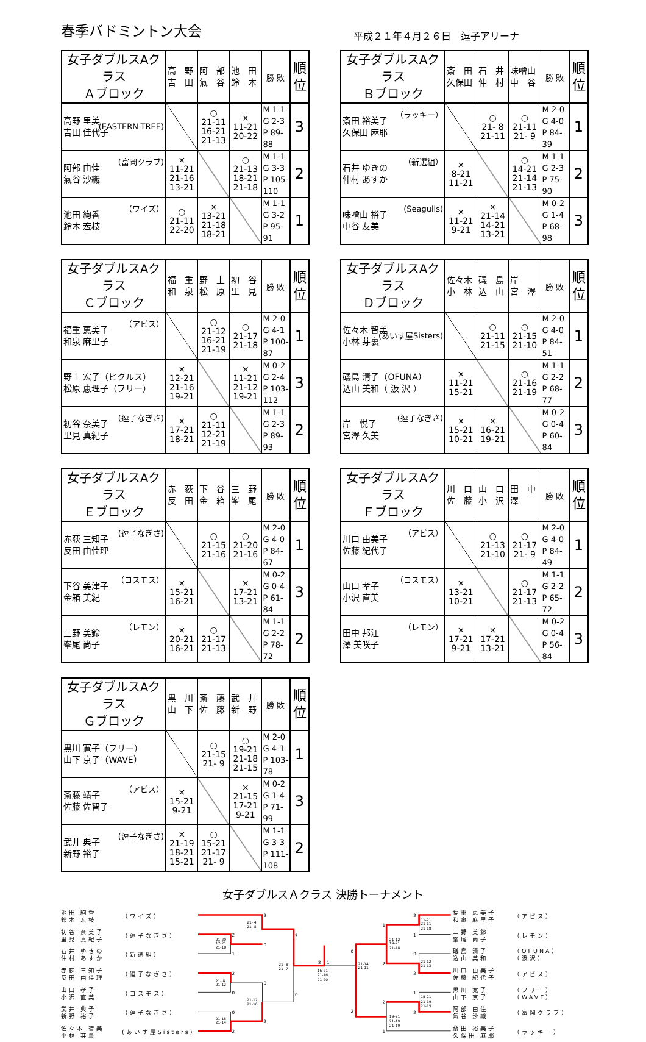春季バドミントン大会
平成２１年４月２６日　逗子アリーナ
| 女子ダブルスAクラス Ａブロック | 高 野 吉 田 | 阿 部 氣 谷 | 池 田 鈴 木 | 勝 敗 | 順 位 |
| --- | --- | --- | --- | --- | --- |
| 高野 里美 吉田 佳代子 (EASTERN-TREE) | | ○ 21-11 16-21 21-13 | × 11-21 20-22 | M 1-1 G 2-3 P 89-88 | 3 |
| 阿部 由佳 氣谷 沙織 (富岡クラブ) | × 11-21 21-16 13-21 | | ○ 21-13 18-21 21-18 | M 1-1 G 3-3 P 105-110 | 2 |
| 池田 絢香 鈴木 宏枝 （ワイズ） | ○ 21-11 22-20 | × 13-21 21-18 18-21 | | M 1-1 G 3-2 P 95-91 | 1 |
| 女子ダブルスAクラス Ｂブロック | 斎 田 久保田 | 石 井 仲 村 | 味噌山 中 谷 | 勝 敗 | 順 位 |
| --- | --- | --- | --- | --- | --- |
| 斎田 裕美子 久保田 麻耶 （ラッキー） | | ○ 21- 8 21-11 | ○ 21-11 21- 9 | M 2-0 G 4-0 P 84-39 | 1 |
| 石井 ゆきの 仲村 あすか （新選組） | × 8-21 11-21 | | ○ 14-21 21-14 21-13 | M 1-1 G 2-3 P 75-90 | 2 |
| 味噌山 裕子 中谷 友美 (Seagulls) | × 11-21 9-21 | × 21-14 14-21 13-21 | | M 0-2 G 1-4 P 68-98 | 3 |
| 女子ダブルスAクラス Ｃブロック | 福 重 和 泉 | 野 上 松 原 | 初 谷 里 見 | 勝 敗 | 順 位 |
| --- | --- | --- | --- | --- | --- |
| 福重 恵美子 和泉 麻里子 （アビス） | | ○ 21-12 16-21 21-19 | ○ 21-17 21-18 | M 2-0 G 4-1 P 100-87 | 1 |
| 野上 宏子（ピクルス） 松原 恵理子（フリー） | × 12-21 21-16 19-21 | | × 11-21 21-12 19-21 | M 0-2 G 2-4 P 103-112 | 3 |
| 初谷 奈美子 里見 真紀子 (逗子なぎさ) | × 17-21 18-21 | ○ 21-11 12-21 21-19 | | M 1-1 G 2-3 P 89-93 | 2 |
| 女子ダブルスAクラス Ｄブロック | 佐々木 小 林 | 礒 島 込 山 | 岸 宮 澤 | 勝 敗 | 順 位 |
| --- | --- | --- | --- | --- | --- |
| 佐々木 智美 小林 芽裏 (あいす屋Sisters) | | ○ 21-11 21-15 | ○ 21-15 21-10 | M 2-0 G 4-0 P 84-51 | 1 |
| 礒島 清子（OFUNA） 込山 美和（ 汲 沢 ） | × 11-21 15-21 | | ○ 21-16 21-19 | M 1-1 G 2-2 P 68-77 | 2 |
| 岸 悦子 宮澤 久美 (逗子なぎさ) | × 15-21 10-21 | × 16-21 19-21 | | M 0-2 G 0-4 P 60-84 | 3 |
| 女子ダブルスAクラス Ｅブロック | 赤 荻 反 田 | 下 谷 金 箱 | 三 野 峯 尾 | 勝 敗 | 順 位 |
| --- | --- | --- | --- | --- | --- |
| 赤荻 三知子 反田 由佳理 (逗子なぎさ) | | ○ 21-15 21-16 | ○ 21-20 21-16 | M 2-0 G 4-0 P 84-67 | 1 |
| 下谷 美津子 金箱 美紀 （コスモス） | × 15-21 16-21 | | × 17-21 13-21 | M 0-2 G 0-4 P 61-84 | 3 |
| 三野 美鈴 峯尾 尚子 （レモン） | × 20-21 16-21 | ○ 21-17 21-13 | | M 1-1 G 2-2 P 78-72 | 2 |
| 女子ダブルスAクラス Ｆブロック | 川 口 佐 藤 | 山 口 小 沢 | 田 中 澤 | 勝 敗 | 順 位 |
| --- | --- | --- | --- | --- | --- |
| 川口 由美子 佐藤 紀代子 （アビス） | | ○ 21-13 21-10 | ○ 21-17 21- 9 | M 2-0 G 4-0 P 84-49 | 1 |
| 山口 孝子 小沢 直美 （コスモス） | × 13-21 10-21 | | ○ 21-17 21-13 | M 1-1 G 2-2 P 65-72 | 2 |
| 田中 邦江 澤 美咲子 （レモン） | × 17-21 9-21 | × 17-21 13-21 | | M 0-2 G 0-4 P 56-84 | 3 |
| 女子ダブルスAクラス Ｇブロック | 黒 川 山 下 | 斎 藤 佐 藤 | 武 井 新 野 | 勝 敗 | 順 位 |
| --- | --- | --- | --- | --- | --- |
| 黒川 寛子（フリー） 山下 京子（WAVE） | | ○ 21-15 21- 9 | ○ 19-21 21-18 21-15 | M 2-0 G 4-1 P 103-78 | 1 |
| 斎藤 靖子 佐藤 佐智子 （アビス） | × 15-21 9-21 | | × 21-15 17-21 9-21 | M 0-2 G 1-4 P 71-99 | 3 |
| 武井 典子 新野 裕子 (逗子なぎさ) | × 21-19 18-21 15-21 | ○ 15-21 21-17 21- 9 | | M 1-1 G 3-3 P 111-108 | 2 |
女子ダブルスＡクラス 決勝トーナメント
池田 絢香
鈴木 宏枝 （ワイズ）
初谷 奈美子
里見 真紀子 （逗子なぎさ）
石井 ゆきの
仲村 あすか （新選組）
赤荻 三知子
反田 由佳理 （逗子なぎさ）
山口 孝子
小沢 直美 （コスモス）
武井 典子
新野 裕子 （逗子なぎさ）
佐々木 智美
小林 芽裏 (あいす屋Sisters)
2
0
2
1
2
0
2
0
0
0
2
2
2
1
2
1
1
0
0
2
2
1
2
2
2
1
21- 4
21- 8
21-20
17-21
21-18
21- 8
21-12
21-17
21-16
21-15
21-14
21- 8
21- 7
16-21
21-16
21-20
21-14
21-11
11-21
21-11
21-18
21-12
19-21
21-18
21-12
21-13
15-21
21-19
21-15
19-21
21-19
21-19
福重 恵美子
和泉 麻里子 （アビス）
三野 美鈴
峯尾 尚子 （レモン）
礒島 清子
込山 美和 （OFUNA）
（汲沢）
川口 由美子
佐藤 紀代子 （アビス）
黒川 寛子
山下 京子 （フリー）
（WAVE）
阿部 由佳
氣谷 沙織 （富岡クラブ）
斎田 裕美子
久保田 麻耶 （ラッキー）